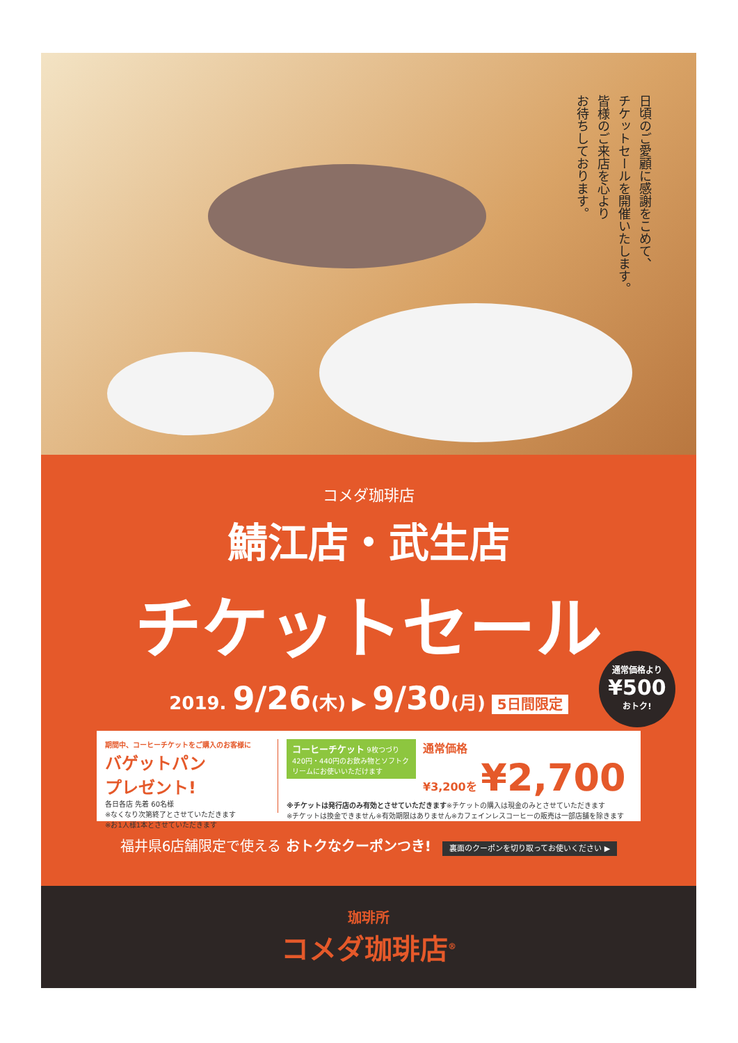日頃のご愛顧に感謝をこめて、
チケットセールを開催いたします。
皆様のご来店を心より
お待ちしております。
コメダ珈琲店
鯖江店・武生店
チケットセール
2019. 9/26(木) ▶ 9/30(月) 5日間限定
期間中、コーヒーチケットをご購入のお客様に
バゲットパン
プレゼント!
各日各店 先着 60名様
※なくなり次第終了とさせていただきます
※お1人様1本とさせていただきます
コーヒーチケット 9枚つづり
420円・440円のお飲み物とソフトクリームにお使いいただけます
通常価格
¥3,200を ¥2,700
※チケットは発行店のみ有効とさせていただきます※チケットの購入は現金のみとさせていただきます
※チケットは換金できません※有効期限はありません※カフェインレスコーヒーの販売は一部店舗を除きます
福井県6店舗限定で使える おトクなクーポンつき! 裏面のクーポンを切り取ってお使いください ▶
通常価格より
¥500
おトク!
珈琲所
コメダ珈琲店<sup>®</sup>